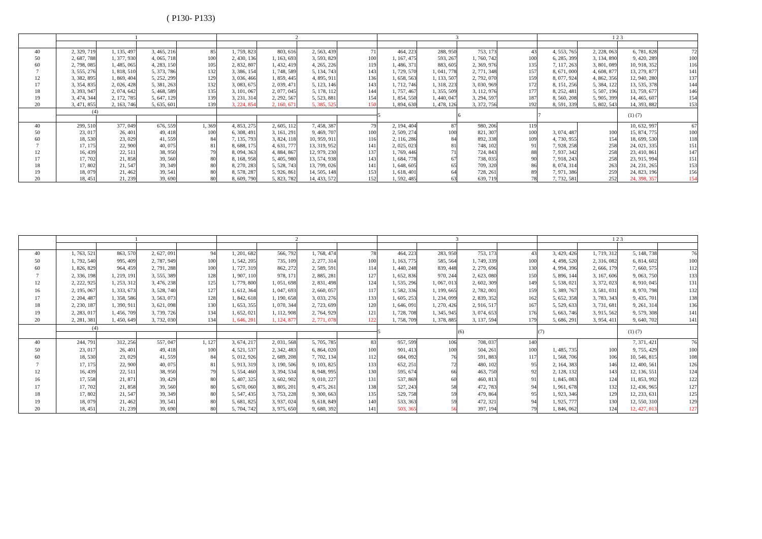( P130- P133)
| | 1 | | | | 2 | | | | 3 | | | | 1 2 3 | | | |
| --- | --- | --- | --- | --- | --- | --- | --- | --- | --- | --- | --- | --- | --- | --- | --- | --- |
| 40 | 2, 329, 719 | 1, 135, 497 | 3, 465, 216 | 85 | 1, 759, 823 | 803, 616 | 2, 563, 439 | 71 | 464, 223 | 288, 950 | 753, 173 | 43 | 4, 553, 765 | 2, 228, 063 | 6, 781, 828 | 72 |
| 50 | 2, 687, 788 | 1, 377, 930 | 4, 065, 718 | 100 | 2, 430, 136 | 1, 163, 693 | 3, 593, 829 | 100 | 1, 167, 475 | 593, 267 | 1, 760, 742 | 100 | 6, 285, 399 | 3, 134, 890 | 9, 420, 289 | 100 |
| 60 | 2, 798, 085 | 1, 485, 065 | 4, 283, 150 | 105 | 2, 832, 807 | 1, 432, 419 | 4, 265, 226 | 119 | 1, 486, 371 | 883, 605 | 2, 369, 976 | 135 | 7, 117, 263 | 3, 801, 089 | 10, 918, 352 | 116 |
| 7 | 3, 555, 276 | 1, 818, 510 | 5, 373, 786 | 132 | 3, 386, 154 | 1, 748, 589 | 5, 134, 743 | 143 | 1, 729, 570 | 1, 041, 778 | 2, 771, 348 | 157 | 8, 671, 000 | 4, 608, 877 | 13, 279, 877 | 141 |
| 12 | 3, 382, 895 | 1, 869, 404 | 5, 252, 299 | 129 | 3, 036, 466 | 1, 859, 445 | 4, 895, 911 | 136 | 1, 658, 563 | 1, 133, 507 | 2, 792, 070 | 159 | 8, 077, 924 | 4, 862, 356 | 12, 940, 280 | 137 |
| 17 | 3, 354, 835 | 2, 026, 428 | 5, 381, 263 | 132 | 3, 083, 675 | 2, 039, 471 | 5, 123, 146 | 143 | 1, 712, 746 | 1, 318, 223 | 3, 030, 969 | 172 | 8, 151, 256 | 5, 384, 122 | 13, 535, 378 | 144 |
| 18 | 3, 393, 947 | 2, 074, 642 | 5, 468, 589 | 135 | 3, 101, 067 | 2, 077, 045 | 5, 178, 112 | 144 | 1, 757, 467 | 1, 355, 509 | 3, 112, 976 | 177 | 8, 252, 481 | 5, 507, 196 | 13, 759, 677 | 146 |
| 19 | 3, 474, 344 | 2, 172, 785 | 5, 647, 129 | 139 | 3, 231, 314 | 2, 292, 567 | 5, 523, 881 | 154 | 1, 854, 550 | 1, 440, 047 | 3, 294, 597 | 187 | 8, 560, 208 | 5, 905, 399 | 14, 465, 607 | 154 |
| 20 | 3, 471, 855 | 2, 163, 746 | 5, 635, 601 | 139 | 3, 224, 854 | 2, 160, 671 | 5, 385, 525 | 150 | 1, 894, 630 | 1, 478, 126 | 3, 372, 756 | 192 | 8, 591, 339 | 5, 802, 543 | 14, 393, 882 | 153 |
| | (4) | | | | | | | | 5 | | 6 | | 7 | | (1) (7) | |
| 40 | 299, 510 | 377, 049 | 676, 559 | 1, 369 | 4, 853, 275 | 2, 605, 112 | 7, 458, 387 | 79 | 2, 194, 404 | 87 | 980, 206 | 119 | | | 10, 632, 997 | 67 |
| 50 | 23, 017 | 26, 401 | 49, 418 | 100 | 6, 308, 491 | 3, 161, 291 | 9, 469, 707 | 100 | 2, 509, 274 | 100 | 821, 307 | 100 | 3, 074, 487 | 100 | 15, 874, 775 | 100 |
| 60 | 18, 530 | 23, 029 | 41, 559 | 84 | 7, 135, 793 | 3, 824, 118 | 10, 959, 911 | 116 | 2, 116, 286 | 84 | 892, 338 | 109 | 4, 730, 955 | 154 | 18, 699, 530 | 118 |
| 7 | 17, 175 | 22, 900 | 40, 075 | 81 | 8, 688, 175 | 4, 631, 777 | 13, 319, 952 | 141 | 2, 025, 023 | 81 | 748, 102 | 91 | 7, 928, 258 | 258 | 24, 021, 335 | 151 |
| 12 | 16, 439 | 22, 511 | 38, 950 | 79 | 8, 094, 363 | 4, 884, 867 | 12, 979, 230 | 137 | 1, 769, 446 | 71 | 724, 843 | 88 | 7, 937, 342 | 258 | 23, 410, 861 | 147 |
| 17 | 17, 702 | 21, 858 | 39, 560 | 80 | 8, 168, 958 | 5, 405, 980 | 13, 574, 938 | 143 | 1, 684, 778 | 67 | 738, 035 | 90 | 7, 918, 243 | 258 | 23, 915, 994 | 151 |
| 18 | 17, 802 | 21, 547 | 39, 349 | 80 | 8, 270, 283 | 5, 528, 743 | 13, 799, 026 | 141 | 1, 648, 605 | 65 | 709, 320 | 86 | 8, 074, 314 | 263 | 24, 231, 265 | 153 |
| 19 | 18, 079 | 21, 462 | 39, 541 | 80 | 8, 578, 287 | 5, 926, 861 | 14, 505, 148 | 153 | 1, 618, 401 | 64 | 728, 261 | 89 | 7, 971, 386 | 259 | 24, 823, 196 | 156 |
| 20 | 18, 451 | 21, 239 | 39, 690 | 80 | 8, 609, 790 | 5, 823, 782 | 14, 433, 572 | 152 | 1, 592, 485 | 63 | 639, 719 | 78 | 7, 732, 581 | 252 | 24, 398, 357 | 154 |
| | 1 | | | | 2 | | | | 3 | | | | 1 2 3 | | | |
| --- | --- | --- | --- | --- | --- | --- | --- | --- | --- | --- | --- | --- | --- | --- | --- | --- |
| 40 | 1, 763, 521 | 863, 570 | 2, 627, 091 | 94 | 1, 201, 682 | 566, 792 | 1, 768, 474 | 78 | 464, 223 | 283, 950 | 753, 173 | 43 | 3, 429, 426 | 1, 719, 312 | 5, 148, 738 | 76 |
| 50 | 1, 792, 540 | 995, 409 | 2, 787, 949 | 100 | 1, 542, 205 | 735, 109 | 2, 277, 314 | 100 | 1, 163, 775 | 585, 564 | 1, 749, 339 | 100 | 4, 498, 520 | 2, 316, 082 | 6, 814, 602 | 100 |
| 60 | 1, 826, 829 | 964, 459 | 2, 791, 288 | 100 | 1, 727, 319 | 862, 272 | 2, 589, 591 | 114 | 1, 440, 248 | 839, 448 | 2, 279, 696 | 130 | 4, 994, 396 | 2, 666, 179 | 7, 660, 575 | 112 |
| 7 | 2, 336, 198 | 1, 219, 191 | 3, 555, 389 | 128 | 1, 907, 110 | 978, 171 | 2, 885, 281 | 127 | 1, 652, 836 | 970, 244 | 2, 623, 080 | 150 | 5, 896, 144 | 3, 167, 606 | 9, 063, 750 | 133 |
| 12 | 2, 222, 925 | 1, 253, 312 | 3, 476, 238 | 125 | 1, 779, 800 | 1, 051, 698 | 2, 831, 498 | 124 | 1, 535, 296 | 1, 067, 013 | 2, 602, 309 | 149 | 5, 538, 021 | 3, 372, 023 | 8, 910, 045 | 131 |
| 16 | 2, 195, 067 | 1, 333, 673 | 3, 528, 740 | 127 | 1, 612, 364 | 1, 047, 693 | 2, 660, 057 | 117 | 1, 582, 336 | 1, 199, 665 | 2, 782, 001 | 159 | 5, 389, 767 | 3, 581, 031 | 8, 970, 798 | 132 |
| 17 | 2, 204, 487 | 1, 358, 586 | 3, 563, 073 | 128 | 1, 842, 618 | 1, 190, 658 | 3, 033, 276 | 133 | 1, 605, 253 | 1, 234, 099 | 2, 839, 352 | 162 | 5, 652, 358 | 3, 783, 343 | 9, 435, 701 | 138 |
| 18 | 2, 230, 187 | 1, 390, 911 | 3, 621, 098 | 130 | 1, 653, 355 | 1, 070, 344 | 2, 723, 699 | 120 | 1, 646, 091 | 1, 270, 426 | 2, 916, 517 | 167 | 5, 529, 633 | 3, 731, 681 | 9, 261, 314 | 136 |
| 19 | 2, 283, 017 | 1, 456, 709 | 3, 739, 726 | 134 | 1, 652, 021 | 1, 112, 908 | 2, 764, 929 | 121 | 1, 728, 708 | 1, 345, 945 | 3, 074, 653 | 176 | 5, 663, 746 | 3, 915, 562 | 9, 579, 308 | 141 |
| 20 | 2, 281, 381 | 1, 450, 649 | 3, 732, 030 | 134 | 1, 646, 201 | 1, 124, 877 | 2, 771, 078 | 122 | 1, 758, 709 | 1, 378, 885 | 3, 137, 594 | 179 | 5, 686, 291 | 3, 954, 411 | 9, 640, 702 | 141 |
| | (4) | | | | | | | | 5 | | (6) | | (7) | | (1) (7) | |
| 40 | 244, 791 | 312, 256 | 557, 047 | 1, 127 | 3, 674, 217 | 2, 031, 568 | 5, 705, 785 | 83 | 957, 599 | 106 | 708, 037 | 140 | | | 7, 371, 421 | 76 |
| 50 | 23, 017 | 26, 401 | 49, 418 | 100 | 4, 521, 537 | 2, 342, 483 | 6, 864, 020 | 100 | 901, 413 | 100 | 504, 261 | 100 | 1, 485, 735 | 100 | 9, 755, 429 | 100 |
| 60 | 18, 530 | 23, 029 | 41, 559 | 84 | 5, 012, 926 | 2, 689, 208 | 7, 702, 134 | 112 | 684, 092 | 76 | 591, 883 | 117 | 1, 568, 706 | 106 | 10, 546, 815 | 108 |
| 7 | 17, 175 | 22, 900 | 40, 075 | 81 | 5, 913, 319 | 3, 190, 506 | 9, 103, 825 | 133 | 652, 251 | 72 | 480, 102 | 95 | 2, 164, 383 | 146 | 12, 400, 561 | 126 |
| 12 | 16, 439 | 22, 511 | 38, 950 | 79 | 5, 554, 460 | 3, 394, 534 | 8, 948, 995 | 130 | 595, 674 | 66 | 463, 750 | 92 | 2, 128, 132 | 143 | 12, 136, 551 | 124 |
| 16 | 17, 558 | 21, 871 | 39, 429 | 80 | 5, 407, 325 | 3, 602, 902 | 9, 010, 227 | 131 | 537, 869 | 60 | 460, 813 | 91 | 1, 845, 083 | 124 | 11, 853, 992 | 122 |
| 17 | 17, 702 | 21, 858 | 39, 560 | 80 | 5, 670, 060 | 3, 805, 201 | 9, 475, 261 | 138 | 527, 243 | 58 | 472, 783 | 94 | 1, 961, 678 | 132 | 12, 436, 965 | 127 |
| 18 | 17, 802 | 21, 547 | 39, 349 | 80 | 5, 547, 435 | 3, 753, 228 | 9, 300, 663 | 135 | 529, 758 | 59 | 479, 864 | 95 | 1, 923, 346 | 129 | 12, 233, 631 | 125 |
| 19 | 18, 079 | 21, 462 | 39, 541 | 80 | 5, 681, 825 | 3, 937, 024 | 9, 618, 849 | 140 | 533, 363 | 59 | 472, 321 | 94 | 1, 925, 777 | 130 | 12, 550, 310 | 129 |
| 20 | 18, 451 | 21, 239 | 39, 690 | 80 | 5, 704, 742 | 3, 975, 650 | 9, 680, 392 | 141 | 503, 365 | 56 | 397, 194 | 79 | 1, 846, 062 | 124 | 12, 427, 013 | 127 |